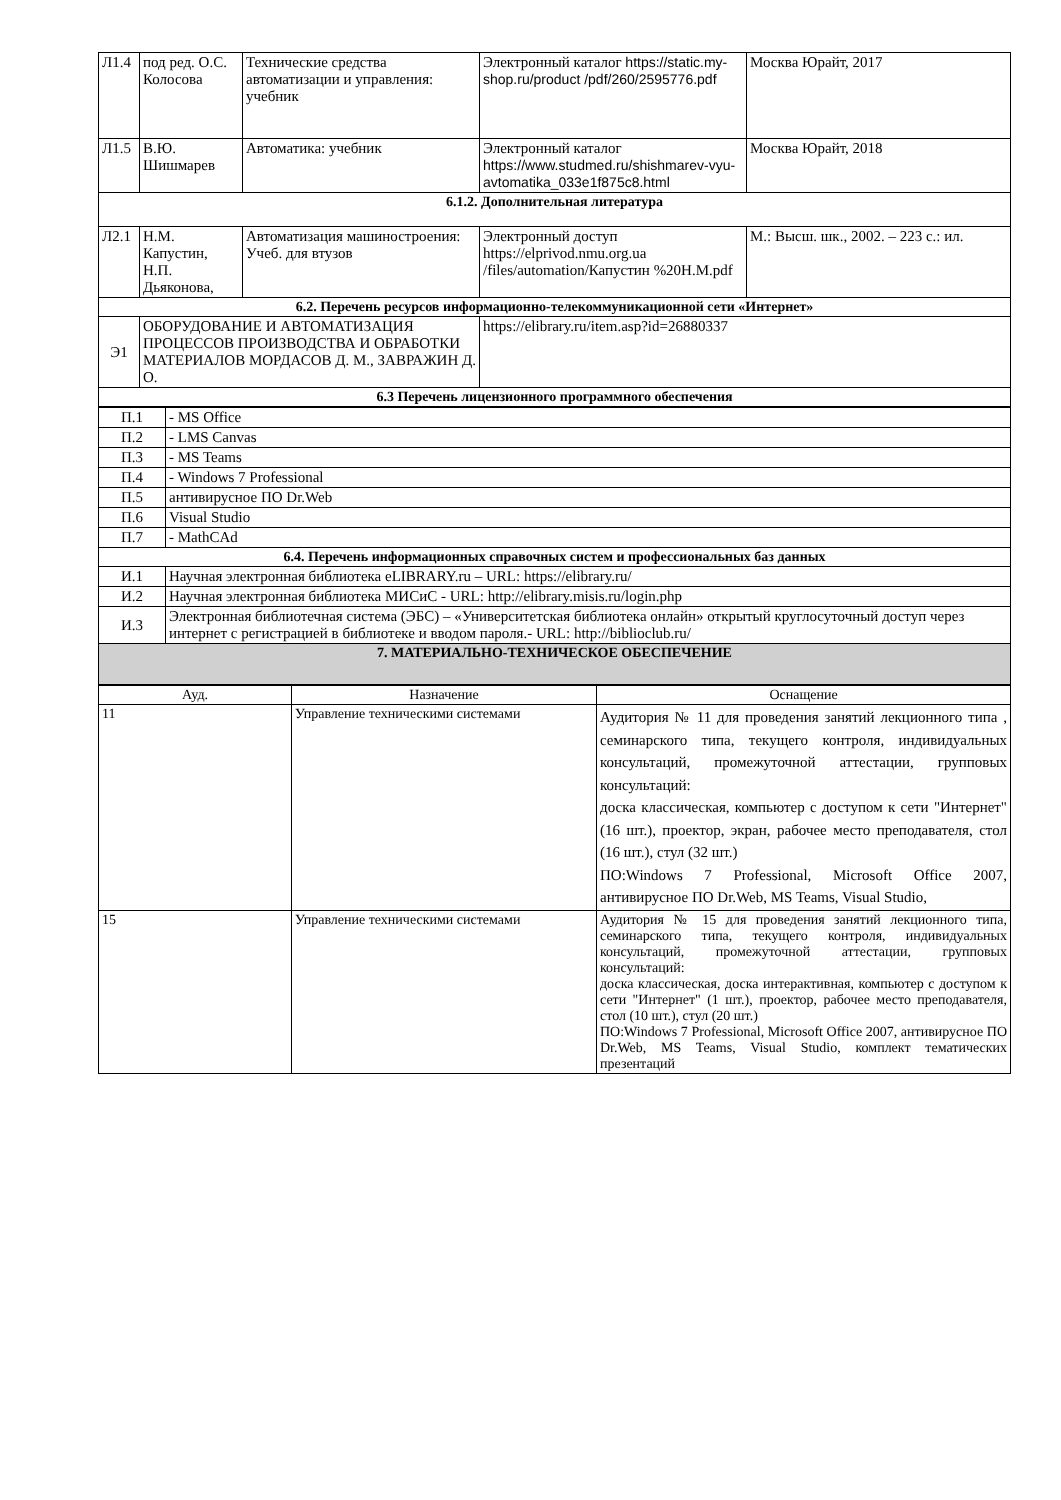| Л1.4 | под ред. О.С. Колосова | Технические средства автоматизации и управления: учебник | Электронный каталог https://static.my-shop.ru/product /pdf/260/2595776.pdf | Москва Юрайт, 2017 |
| Л1.5 | В.Ю. Шишмарев | Автоматика: учебник | Электронный каталог https://www.studmed.ru/shishmarev-vyu-avtomatika_033e1f875c8.html | Москва Юрайт, 2018 |
| 6.1.2. Дополнительная литература | | | | |
| Л2.1 | Н.М. Капустин, Н.П. Дьяконова, | Автоматизация машиностроения: Учеб. для втузов | Электронный доступ https://elprivod.nmu.org.ua /files/automation/Капустин %20Н.М.pdf | М.: Высш. шк., 2002. – 223 с.: ил. |
| 6.2. Перечень ресурсов информационно-телекоммуникационной сети «Интернет» | | | | |
| Э1 | ОБОРУДОВАНИЕ И АВТОМАТИЗАЦИЯ ПРОЦЕССОВ ПРОИЗВОДСТВА И ОБРАБОТКИ МАТЕРИАЛОВ МОРДАСОВ Д. М., ЗАВРАЖИН Д. О. | | https://elibrary.ru/item.asp?id=26880337 | |
| 6.3 Перечень лицензионного программного обеспечения | | | | |
| П.1 | - MS Office |
| П.2 | - LMS Canvas |
| П.3 | - MS Teams |
| П.4 | - Windows 7 Professional |
| П.5 | антивирусное ПО Dr.Web |
| П.6 | Visual Studio |
| П.7 | - MathCAd |
| 6.4. Перечень информационных справочных систем и профессиональных баз данных | |
| И.1 | Научная электронная библиотека eLIBRARY.ru – URL: https://elibrary.ru/ |
| И.2 | Научная электронная библиотека МИСиС - URL: http://elibrary.misis.ru/login.php |
| И.3 | Электронная библиотечная система (ЭБС) – «Университетская библиотека онлайн» открытый круглосуточный доступ через интернет с регистрацией в библиотеке и вводом пароля.- URL: http://biblioclub.ru/ |
| 7. МАТЕРИАЛЬНО-ТЕХНИЧЕСКОЕ ОБЕСПЕЧЕНИЕ | |
| Ауд. | Назначение | Оснащение |
| --- | --- | --- |
| 11 | Управление техническими системами | Аудитория № 11 для проведения занятий лекционного типа , семинарского типа, текущего контроля, индивидуальных консультаций, промежуточной аттестации, групповых консультаций: доска классическая, компьютер с доступом к сети "Интернет" (16 шт.), проектор, экран, рабочее место преподавателя, стол (16 шт.), стул (32 шт.) ПО:Windows 7 Professional, Microsoft Office 2007, антивирусное ПО Dr.Web, MS Teams, Visual Studio, |
| 15 | Управление техническими системами | Аудитория № 15 для проведения занятий лекционного типа, семинарского типа, текущего контроля, индивидуальных консультаций, промежуточной аттестации, групповых консультаций: доска классическая, доска интерактивная, компьютер с доступом к сети "Интернет" (1 шт.), проектор, рабочее место преподавателя, стол (10 шт.), стул (20 шт.) ПО:Windows 7 Professional, Microsoft Office 2007, антивирусное ПО Dr.Web, MS Teams, Visual Studio, комплект тематических презентаций |